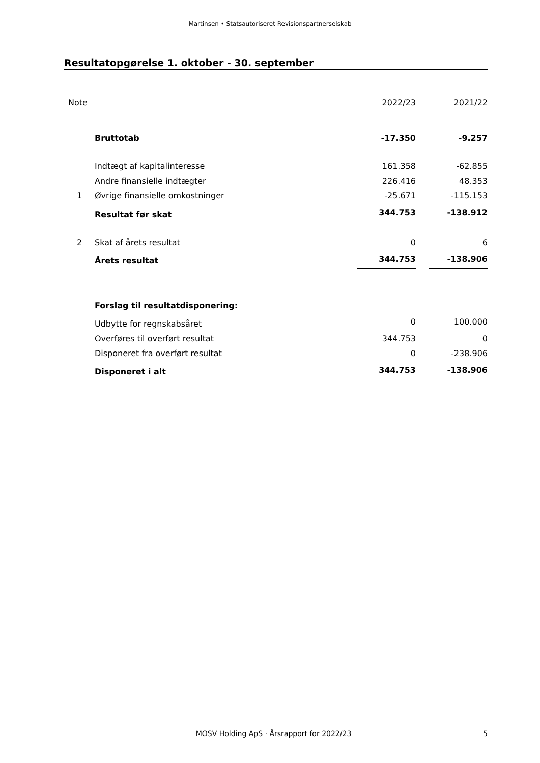Martinsen • Statsautoriseret Revisionspartnerselskab
Resultatopgørelse 1. oktober - 30. september
| Note | | 2022/23 | | 2021/22 |
| --- | --- | --- | --- | --- |
| | Bruttotab | -17.350 | | -9.257 |
| | Indtægt af kapitalinteresse | 161.358 | | -62.855 |
| | Andre finansielle indtægter | 226.416 | | 48.353 |
| 1 | Øvrige finansielle omkostninger | -25.671 | | -115.153 |
| | Resultat før skat | 344.753 | | -138.912 |
| 2 | Skat af årets resultat | 0 | | 6 |
| | Årets resultat | 344.753 | | -138.906 |
| | Forslag til resultatdisponering: | | | |
| | Udbytte for regnskabsåret | 0 | | 100.000 |
| | Overføres til overført resultat | 344.753 | | 0 |
| | Disponeret fra overført resultat | 0 | | -238.906 |
| | Disponeret i alt | 344.753 | | -138.906 |
MOSV Holding ApS · Årsrapport for 2022/23 5